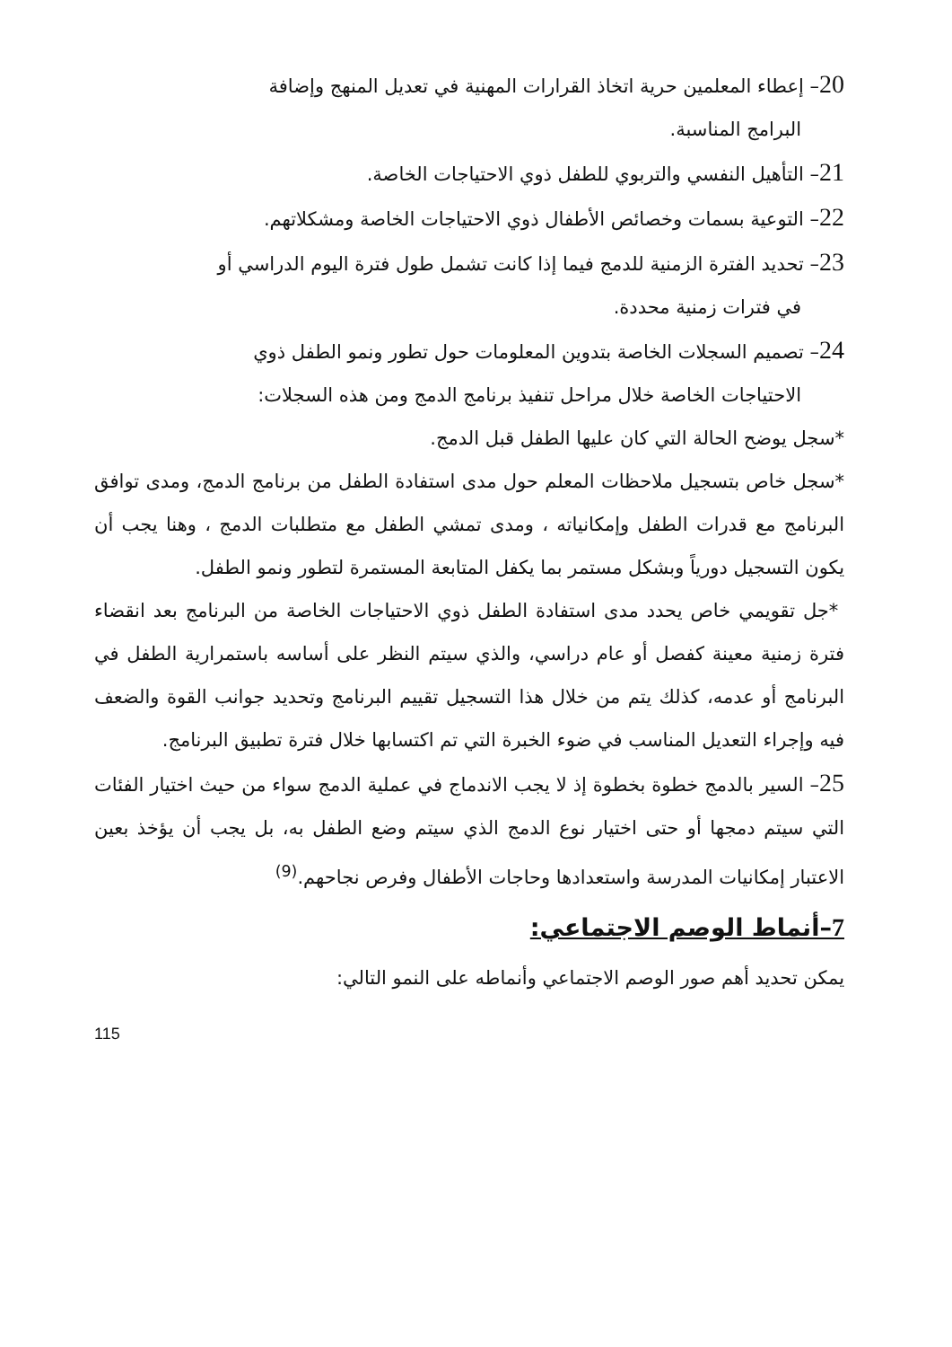20– إعطاء المعلمين حرية اتخاذ القرارات المهنية في تعديل المنهج وإضافة
البرامج المناسبة.
21– التأهيل النفسي والتربوي للطفل ذوي الاحتياجات الخاصة.
22– التوعية بسمات وخصائص الأطفال ذوي الاحتياجات الخاصة ومشكلاتهم.
23– تحديد الفترة الزمنية للدمج فيما إذا كانت تشمل طول فترة اليوم الدراسي أو
في فترات زمنية محددة.
24– تصميم السجلات الخاصة بتدوين المعلومات حول تطور ونمو الطفل ذوي
الاحتياجات الخاصة خلال مراحل تنفيذ برنامج الدمج ومن هذه السجلات:
*سجل يوضح الحالة التي كان عليها الطفل قبل الدمج.
*سجل خاص بتسجيل ملاحظات المعلم حول مدى استفادة الطفل من برنامج الدمج، ومدى توافق البرنامج مع قدرات الطفل وإمكانياته ، ومدى تمشي الطفل مع متطلبات الدمج ، وهنا يجب أن يكون التسجيل دورياً وبشكل مستمر بما يكفل المتابعة المستمرة لتطور ونمو الطفل.
*جل تقويمي خاص يحدد مدى استفادة الطفل ذوي الاحتياجات الخاصة من البرنامج بعد انقضاء فترة زمنية معينة كفصل أو عام دراسي، والذي سيتم النظر على أساسه باستمرارية الطفل في البرنامج أو عدمه، كذلك يتم من خلال هذا التسجيل تقييم البرنامج وتحديد جوانب القوة والضعف فيه وإجراء التعديل المناسب في ضوء الخبرة التي تم اكتسابها خلال فترة تطبيق البرنامج.
25– السير بالدمج خطوة بخطوة إذ لا يجب الاندماج في عملية الدمج سواء من حيث اختيار الفئات التي سيتم دمجها أو حتى اختيار نوع الدمج الذي سيتم وضع الطفل به، بل يجب أن يؤخذ بعين الاعتبار إمكانيات المدرسة واستعدادها وحاجات الأطفال وفرص نجاحهم.<sup>(9)</sup>
7–أنماط الوصم الاجتماعي:
يمكن تحديد أهم صور الوصم الاجتماعي وأنماطه على النمو التالي:
115